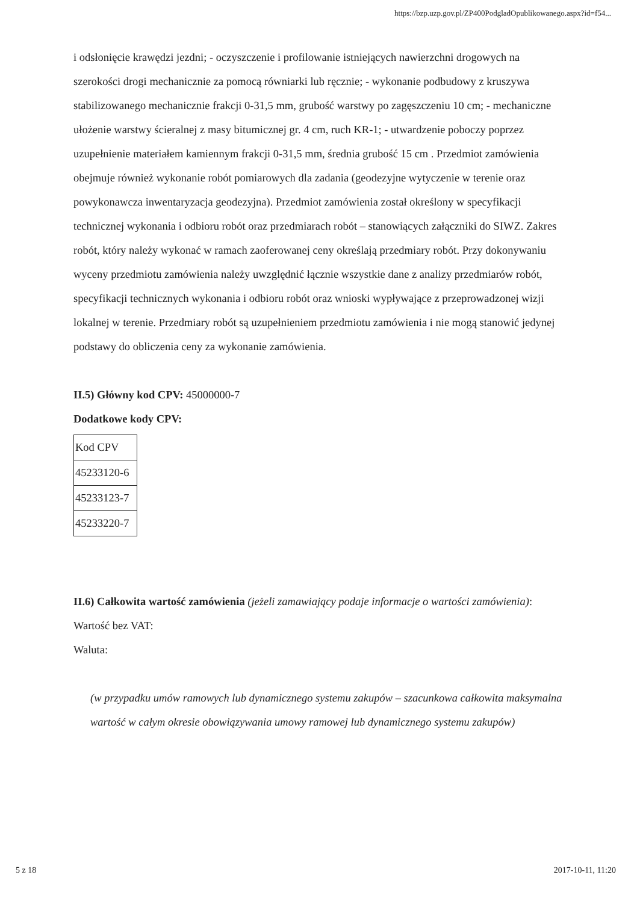https://bzp.uzp.gov.pl/ZP400PodgladOpublikowanego.aspx?id=f54...
i odsłonięcie krawędzi jezdni; - oczyszczenie i profilowanie istniejących nawierzchni drogowych na szerokości drogi mechanicznie za pomocą równiarki lub ręcznie; - wykonanie podbudowy z kruszywa stabilizowanego mechanicznie frakcji 0-31,5 mm, grubość warstwy po zagęszczeniu 10 cm; - mechaniczne ułożenie warstwy ścieralnej z masy bitumicznej gr. 4 cm, ruch KR-1; - utwardzenie poboczy poprzez uzupełnienie materiałem kamiennym frakcji 0-31,5 mm, średnia grubość 15 cm . Przedmiot zamówienia obejmuje również wykonanie robót pomiarowych dla zadania (geodezyjne wytyczenie w terenie oraz powykonawcza inwentaryzacja geodezyjna). Przedmiot zamówienia został określony w specyfikacji technicznej wykonania i odbioru robót oraz przedmiarach robót – stanowiących załączniki do SIWZ. Zakres robót, który należy wykonać w ramach zaoferowanej ceny określają przedmiary robót. Przy dokonywaniu wyceny przedmiotu zamówienia należy uwzględnić łącznie wszystkie dane z analizy przedmiarów robót, specyfikacji technicznych wykonania i odbioru robót oraz wnioski wypływające z przeprowadzonej wizji lokalnej w terenie. Przedmiary robót są uzupełnieniem przedmiotu zamówienia i nie mogą stanowić jedynej podstawy do obliczenia ceny za wykonanie zamówienia.
II.5) Główny kod CPV: 45000000-7
Dodatkowe kody CPV:
| Kod CPV |
| 45233120-6 |
| 45233123-7 |
| 45233220-7 |
II.6) Całkowita wartość zamówienia (jeżeli zamawiający podaje informacje o wartości zamówienia):
Wartość bez VAT:
Waluta:
(w przypadku umów ramowych lub dynamicznego systemu zakupów – szacunkowa całkowita maksymalna wartość w całym okresie obowiązywania umowy ramowej lub dynamicznego systemu zakupów)
5 z 18 2017-10-11, 11:20